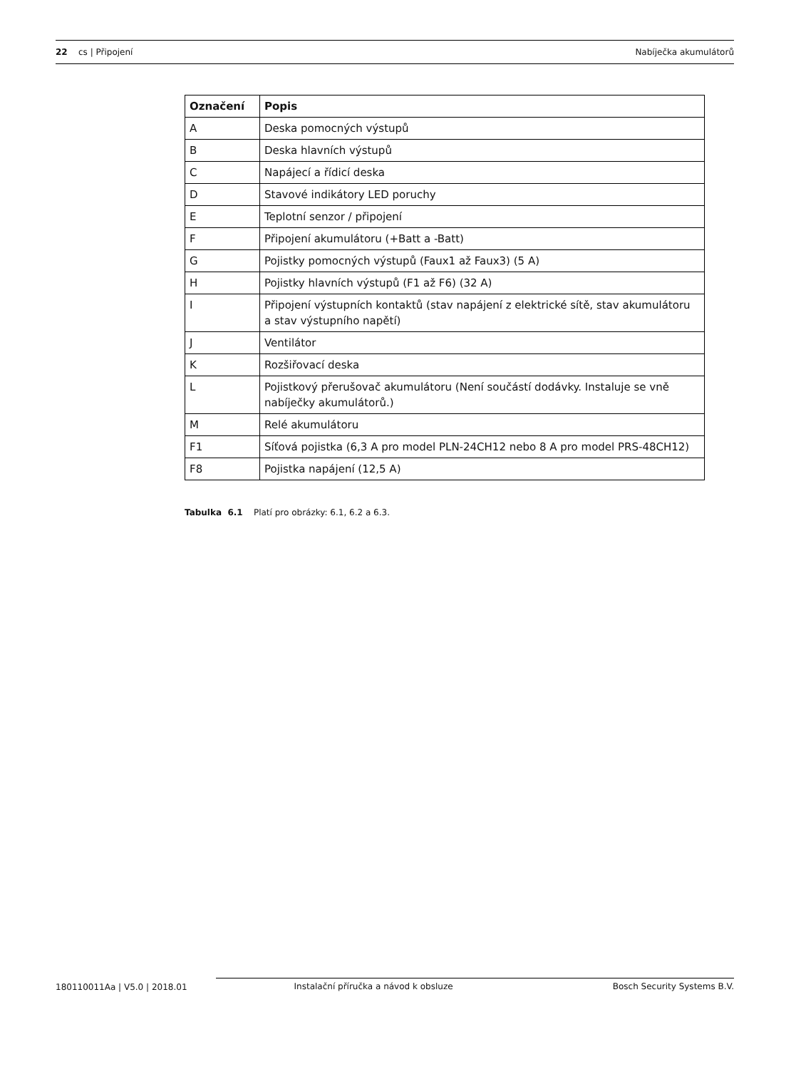22 cs | Připojení Nabíječka akumulátorů
| Označení | Popis |
| --- | --- |
| A | Deska pomocných výstupů |
| B | Deska hlavních výstupů |
| C | Napájecí a řídicí deska |
| D | Stavové indikátory LED poruchy |
| E | Teplotní senzor / připojení |
| F | Připojení akumulátoru (+Batt a -Batt) |
| G | Pojistky pomocných výstupů (Faux1 až Faux3) (5 A) |
| H | Pojistky hlavních výstupů (F1 až F6) (32 A) |
| I | Připojení výstupních kontaktů (stav napájení z elektrické sítě, stav akumulátoru a stav výstupního napětí) |
| J | Ventilátor |
| K | Rozšiřovací deska |
| L | Pojistkový přerušovač akumulátoru (Není součástí dodávky. Instaluje se vně nabíječky akumulátorů.) |
| M | Relé akumulátoru |
| F1 | Síťová pojistka (6,3 A pro model PLN-24CH12 nebo 8 A pro model PRS-48CH12) |
| F8 | Pojistka napájení (12,5 A) |
Tabulka 6.1 Platí pro obrázky: 6.1, 6.2 a 6.3.
180110011Aa | V5.0 | 2018.01 Instalační příručka a návod k obsluze Bosch Security Systems B.V.